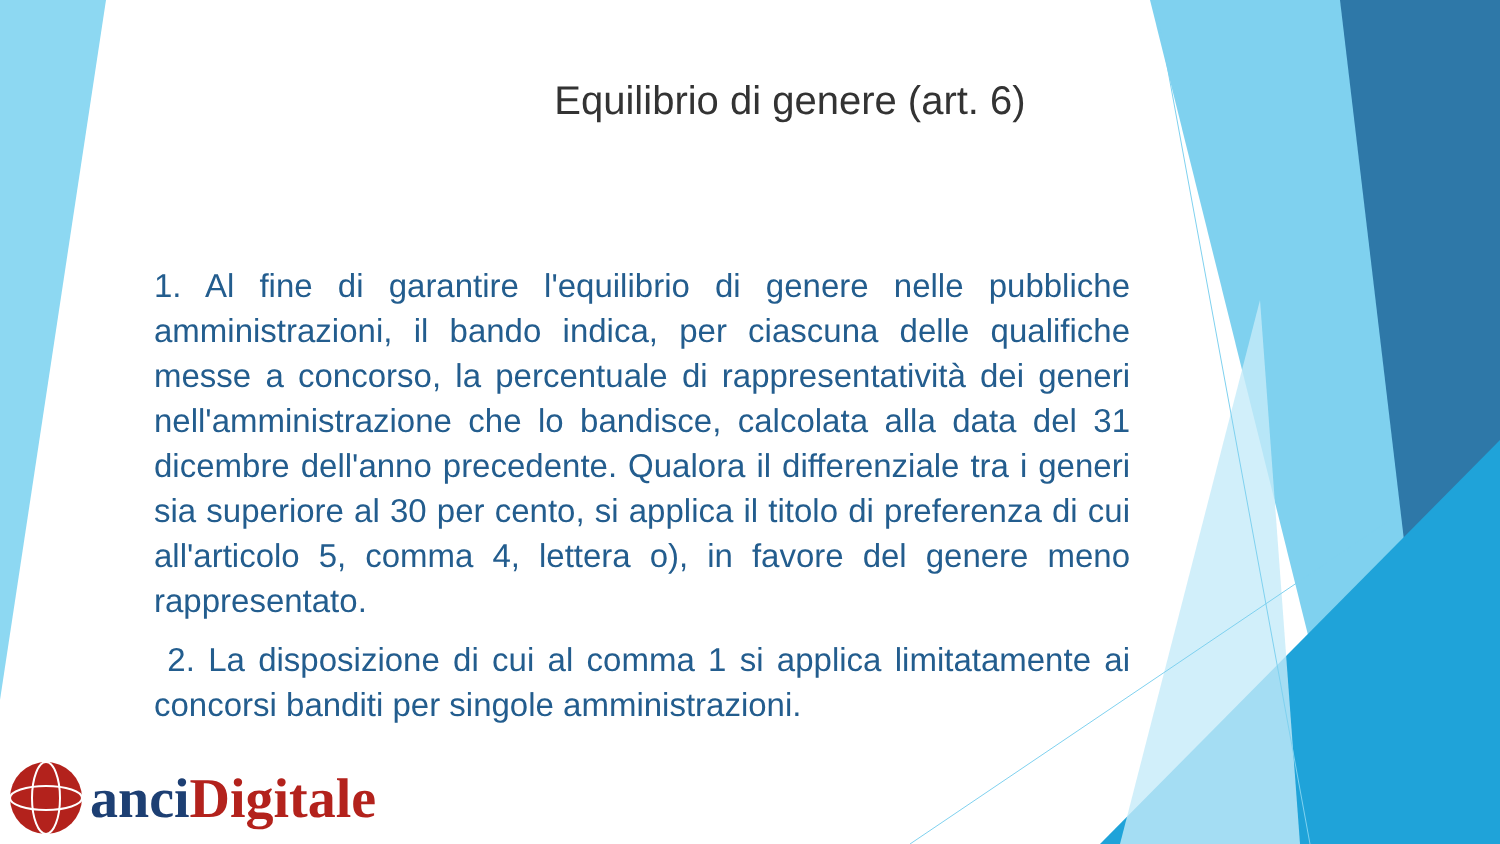Equilibrio di genere (art. 6)
1. Al fine di garantire l'equilibrio di genere nelle pubbliche amministrazioni, il bando indica, per ciascuna delle qualifiche messe a concorso, la percentuale di rappresentatività dei generi nell'amministrazione che lo bandisce, calcolata alla data del 31 dicembre dell'anno precedente. Qualora il differenziale tra i generi sia superiore al 30 per cento, si applica il titolo di preferenza di cui all'articolo 5, comma 4, lettera o), in favore del genere meno rappresentato.
2. La disposizione di cui al comma 1 si applica limitatamente ai concorsi banditi per singole amministrazioni.
anci Digitale